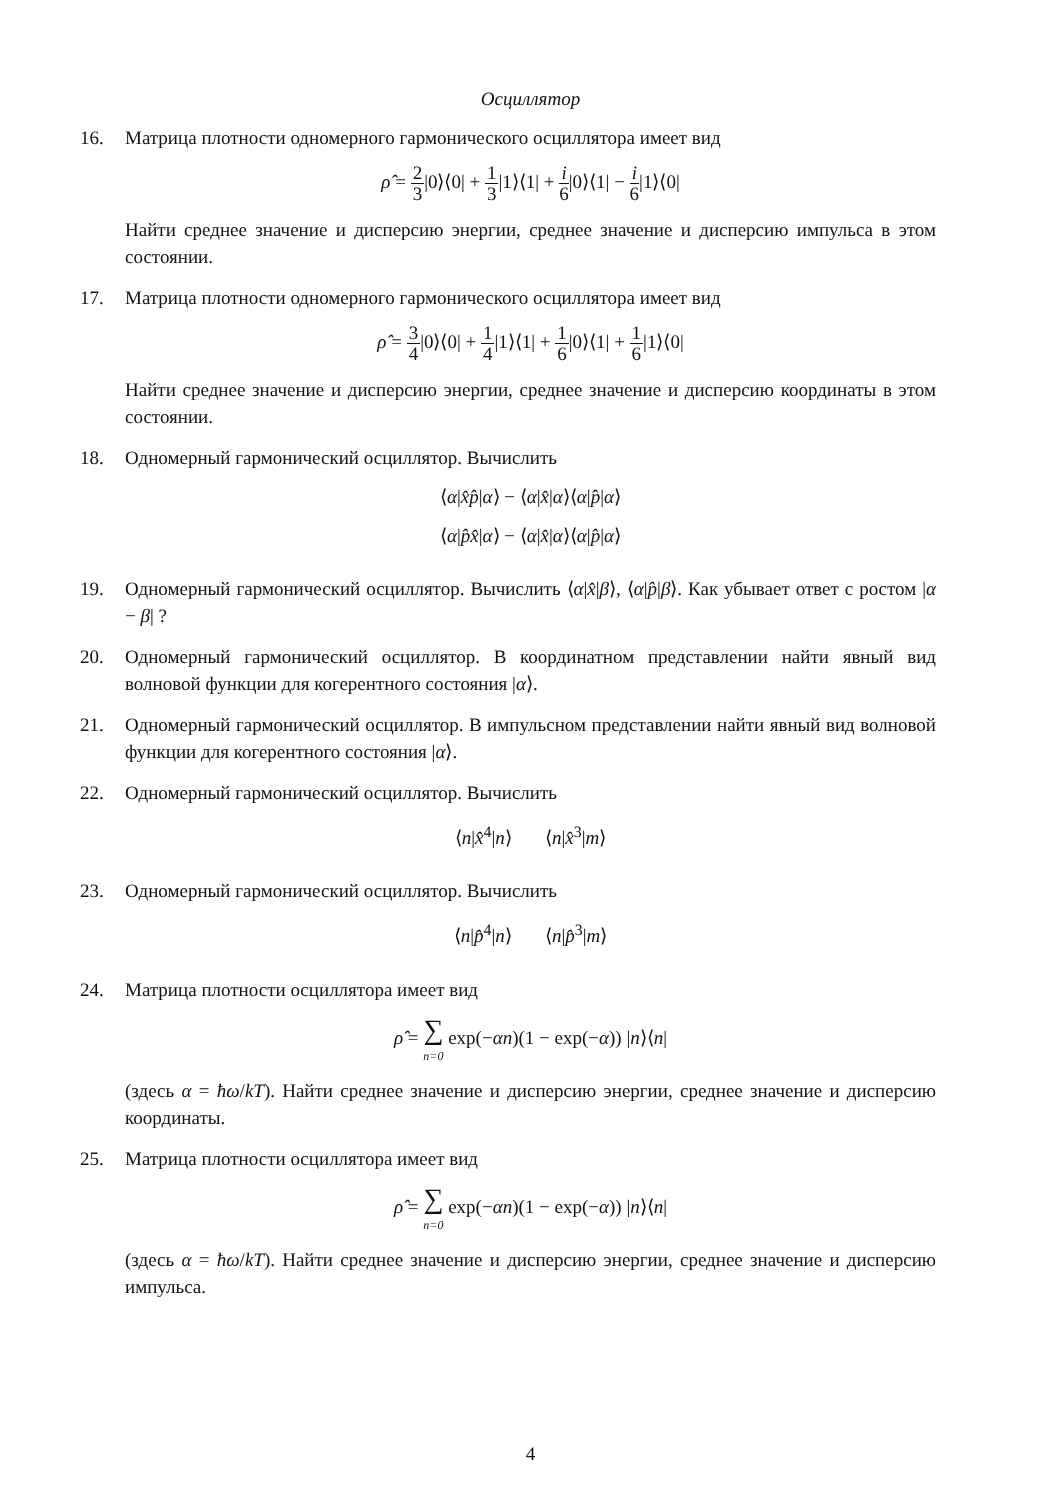Осциллятор
16. Матрица плотности одномерного гармонического осциллятора имеет вид
ρ̂ = 2 3|0⟩⟨0| + 1 3|1⟩⟨1| + i 6|0⟩⟨1| − i 6|1⟩⟨0|
Найти среднее значение и дисперсию энергии, среднее значение и дисперсию импульса в этом состоянии.
17. Матрица плотности одномерного гармонического осциллятора имеет вид
ρ̂ = 3 4|0⟩⟨0| + 1 4|1⟩⟨1| + 1 6|0⟩⟨1| + 1 6|1⟩⟨0|
Найти среднее значение и дисперсию энергии, среднее значение и дисперсию координаты в этом состоянии.
18. Одномерный гармонический осциллятор. Вычислить
⟨α|x̂p̂|α⟩ − ⟨α|x̂|α⟩⟨α|p̂|α⟩
⟨α|p̂x̂|α⟩ − ⟨α|x̂|α⟩⟨α|p̂|α⟩
19. Одномерный гармонический осциллятор. Вычислить ⟨α|x̂|β⟩, ⟨α|p̂|β⟩. Как убывает ответ с ростом |α − β| ?
20. Одномерный гармонический осциллятор. В координатном представлении найти явный вид волновой функции для когерентного состояния |α⟩.
21. Одномерный гармонический осциллятор. В импульсном представлении найти явный вид волновой функции для когерентного состояния |α⟩.
22. Одномерный гармонический осциллятор. Вычислить
⟨n|x̂<sup>4</sup>|n⟩ ⟨n|x̂<sup>3</sup>|m⟩
23. Одномерный гармонический осциллятор. Вычислить
⟨n|p̂<sup>4</sup>|n⟩ ⟨n|p̂<sup>3</sup>|m⟩
24. Матрица плотности осциллятора имеет вид
ρ̂ = ∑
n=0 exp(−αn)(1 − exp(−α)) |n⟩⟨n|
(здесь α = ħω/kT). Найти среднее значение и дисперсию энергии, среднее значение и дисперсию координаты.
25. Матрица плотности осциллятора имеет вид
ρ̂ = ∑
n=0 exp(−αn)(1 − exp(−α)) |n⟩⟨n|
(здесь α = ħω/kT). Найти среднее значение и дисперсию энергии, среднее значение и дисперсию импульса.
4